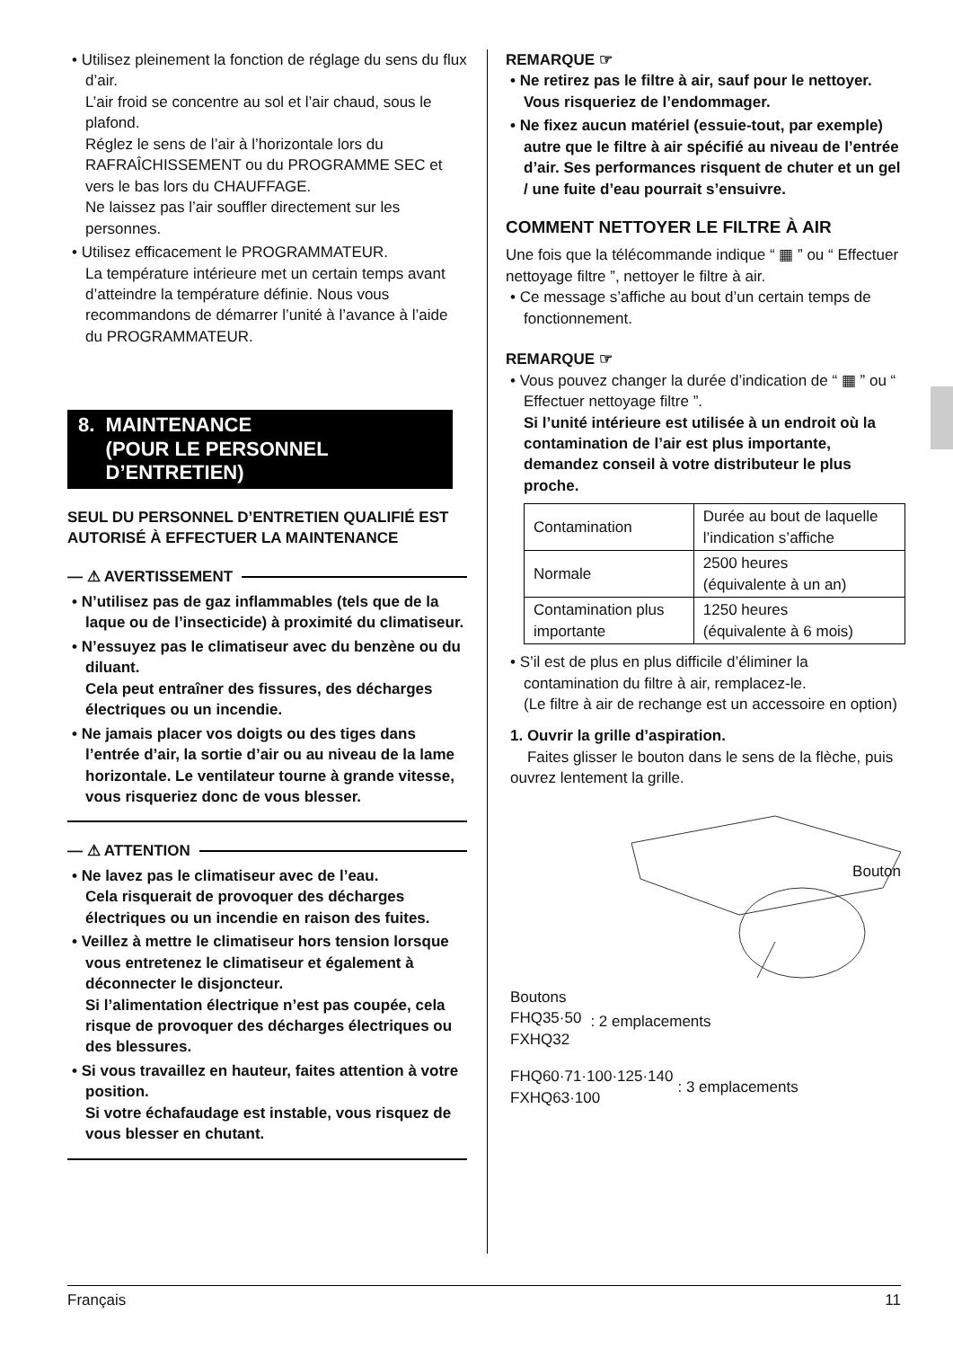• Utilisez pleinement la fonction de réglage du sens du flux d’air.
L’air froid se concentre au sol et l’air chaud, sous le plafond.
Réglez le sens de l’air à l’horizontale lors du RAFRAÎCHISSEMENT ou du PROGRAMME SEC et vers le bas lors du CHAUFFAGE.
Ne laissez pas l’air souffler directement sur les personnes.
• Utilisez efficacement le PROGRAMMATEUR.
La température intérieure met un certain temps avant d’atteindre la température définie. Nous vous recommandons de démarrer l’unité à l’avance à l’aide du PROGRAMMATEUR.
8. MAINTENANCE
(POUR LE PERSONNEL
D’ENTRETIEN)
SEUL DU PERSONNEL D’ENTRETIEN QUALIFIÉ EST AUTORISÉ À EFFECTUER LA MAINTENANCE
— ⚠ AVERTISSEMENT
• N’utilisez pas de gaz inflammables (tels que de la laque ou de l’insecticide) à proximité du climatiseur.
• N’essuyez pas le climatiseur avec du benzène ou du diluant.
Cela peut entraîner des fissures, des décharges électriques ou un incendie.
• Ne jamais placer vos doigts ou des tiges dans l’entrée d’air, la sortie d’air ou au niveau de la lame horizontale. Le ventilateur tourne à grande vitesse, vous risqueriez donc de vous blesser.
— ⚠ ATTENTION
• Ne lavez pas le climatiseur avec de l’eau.
Cela risquerait de provoquer des décharges électriques ou un incendie en raison des fuites.
• Veillez à mettre le climatiseur hors tension lorsque vous entretenez le climatiseur et également à déconnecter le disjoncteur.
Si l’alimentation électrique n’est pas coupée, cela risque de provoquer des décharges électriques ou des blessures.
• Si vous travaillez en hauteur, faites attention à votre position.
Si votre échafaudage est instable, vous risquez de vous blesser en chutant.
REMARQUE ☞
• Ne retirez pas le filtre à air, sauf pour le nettoyer. Vous risqueriez de l’endommager.
• Ne fixez aucun matériel (essuie-tout, par exemple) autre que le filtre à air spécifié au niveau de l’entrée d’air. Ses performances risquent de chuter et un gel / une fuite d’eau pourrait s’ensuivre.
COMMENT NETTOYER LE FILTRE À AIR
Une fois que la télécommande indique “ ▦ ” ou “ Effectuer nettoyage filtre ”, nettoyer le filtre à air.
• Ce message s’affiche au bout d’un certain temps de fonctionnement.
REMARQUE ☞
• Vous pouvez changer la durée d’indication de “ ▦ ” ou “ Effectuer nettoyage filtre ”.
Si l’unité intérieure est utilisée à un endroit où la contamination de l’air est plus importante, demandez conseil à votre distributeur le plus proche.
| Contamination | Durée au bout de laquelle l’indication s’affiche |
| Normale | 2500 heures (équivalente à un an) |
| Contamination plus importante | 1250 heures (équivalente à 6 mois) |
• S’il est de plus en plus difficile d’éliminer la contamination du filtre à air, remplacez-le.
(Le filtre à air de rechange est un accessoire en option)
1. Ouvrir la grille d’aspiration.
Faites glisser le bouton dans le sens de la flèche, puis ouvrez lentement la grille.
Bouton
Boutons
FHQ35·50
FXHQ32
: 2 emplacements
FHQ60·71·100·125·140
FXHQ63·100
: 3 emplacements
Français 11